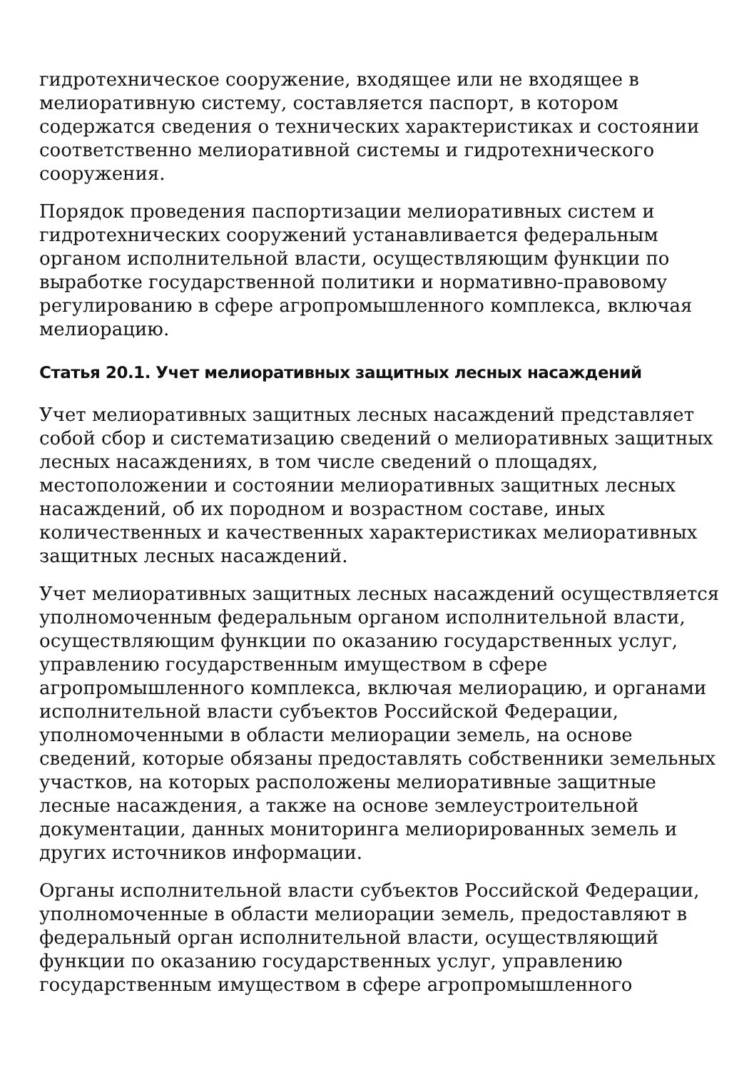гидротехническое сооружение, входящее или не входящее в мелиоративную систему, составляется паспорт, в котором содержатся сведения о технических характеристиках и состоянии соответственно мелиоративной системы и гидротехнического сооружения.
Порядок проведения паспортизации мелиоративных систем и гидротехнических сооружений устанавливается федеральным органом исполнительной власти, осуществляющим функции по выработке государственной политики и нормативно-правовому регулированию в сфере агропромышленного комплекса, включая мелиорацию.
Статья 20.1. Учет мелиоративных защитных лесных насаждений
Учет мелиоративных защитных лесных насаждений представляет собой сбор и систематизацию сведений о мелиоративных защитных лесных насаждениях, в том числе сведений о площадях, местоположении и состоянии мелиоративных защитных лесных насаждений, об их породном и возрастном составе, иных количественных и качественных характеристиках мелиоративных защитных лесных насаждений.
Учет мелиоративных защитных лесных насаждений осуществляется уполномоченным федеральным органом исполнительной власти, осуществляющим функции по оказанию государственных услуг, управлению государственным имуществом в сфере агропромышленного комплекса, включая мелиорацию, и органами исполнительной власти субъектов Российской Федерации, уполномоченными в области мелиорации земель, на основе сведений, которые обязаны предоставлять собственники земельных участков, на которых расположены мелиоративные защитные лесные насаждения, а также на основе землеустроительной документации, данных мониторинга мелиорированных земель и других источников информации.
Органы исполнительной власти субъектов Российской Федерации, уполномоченные в области мелиорации земель, предоставляют в федеральный орган исполнительной власти, осуществляющий функции по оказанию государственных услуг, управлению государственным имуществом в сфере агропромышленного